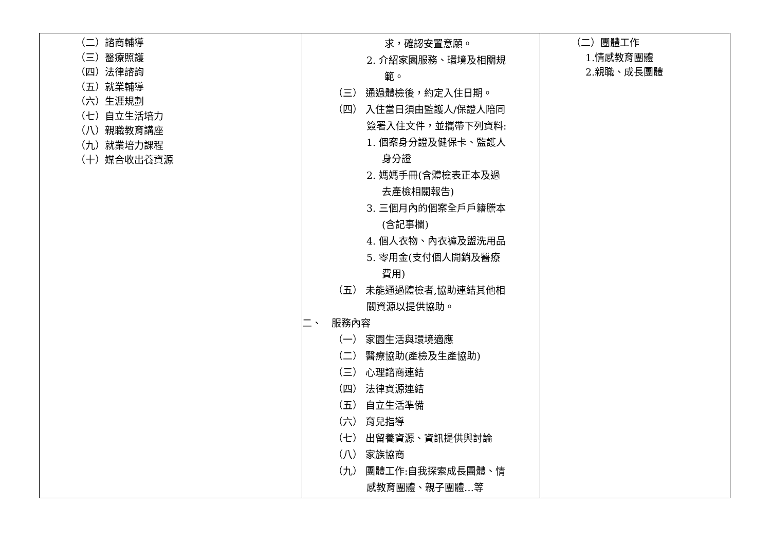| （二）諮商輔導 （三）醫療照護 （四）法律諮詢 （五）就業輔導 （六）生涯規劃 （七）自立生活培力 （八）親職教育講座 （九）就業培力課程 （十）媒合收出養資源 | 求，確認安置意願。 2. 介紹家園服務、環境及相關規 範。 （三） 通過體檢後，約定入住日期。 （四） 入住當日須由監護人/保證人陪同 簽署入住文件，並攜帶下列資料: 1. 個案身分證及健保卡、監護人 身分證 2. 媽媽手冊(含體檢表正本及過 去產檢相關報告) 3. 三個月內的個案全戶戶籍謄本 (含記事欄) 4. 個人衣物、內衣褲及盥洗用品 5. 零用金(支付個人開銷及醫療 費用) （五） 未能通過體檢者,協助連結其他相 關資源以提供協助。 二、 服務內容 （一） 家園生活與環境適應 （二） 醫療協助(產檢及生產協助) （三） 心理諮商連結 （四） 法律資源連結 （五） 自立生活準備 （六） 育兒指導 （七） 出留養資源、資訊提供與討論 （八） 家族協商 （九） 團體工作:自我探索成長團體、情 感教育團體、親子團體…等 | （二）團體工作 1.情感教育團體 2.親職、成長團體 |